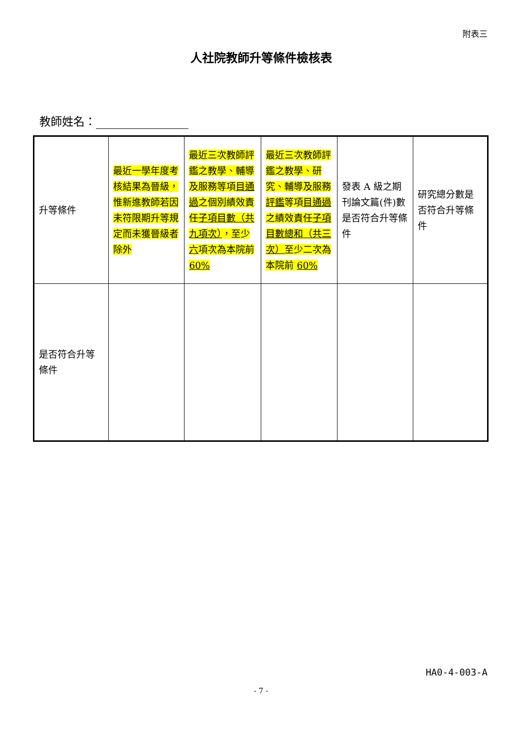附表三
人社院教師升等條件檢核表
教師姓名：
| 升等條件 | 最近一學年度考核結果為晉級，惟新進教師若因未符限期升等規定而未獲晉級者除外 | 最近三次教師評鑑之教學、輔導及服務等項 目通過 之個別績效責任 子項目數（共九項次） ，至少 六 項次為本院前 60% | 最近三次教師評鑑之教學、研究、輔導及服務 評鑑 等項 目通過 之績效責任 子項目數 總和（共三次） 至少二次為本院前 60% | 發表 A 級之期刊論文篇(件)數是否符合升等條件 | 研究總分數是否符合升等條件 |
| 是否符合升等條件 | | | | | |
HA0-4-003-A
- 7 -